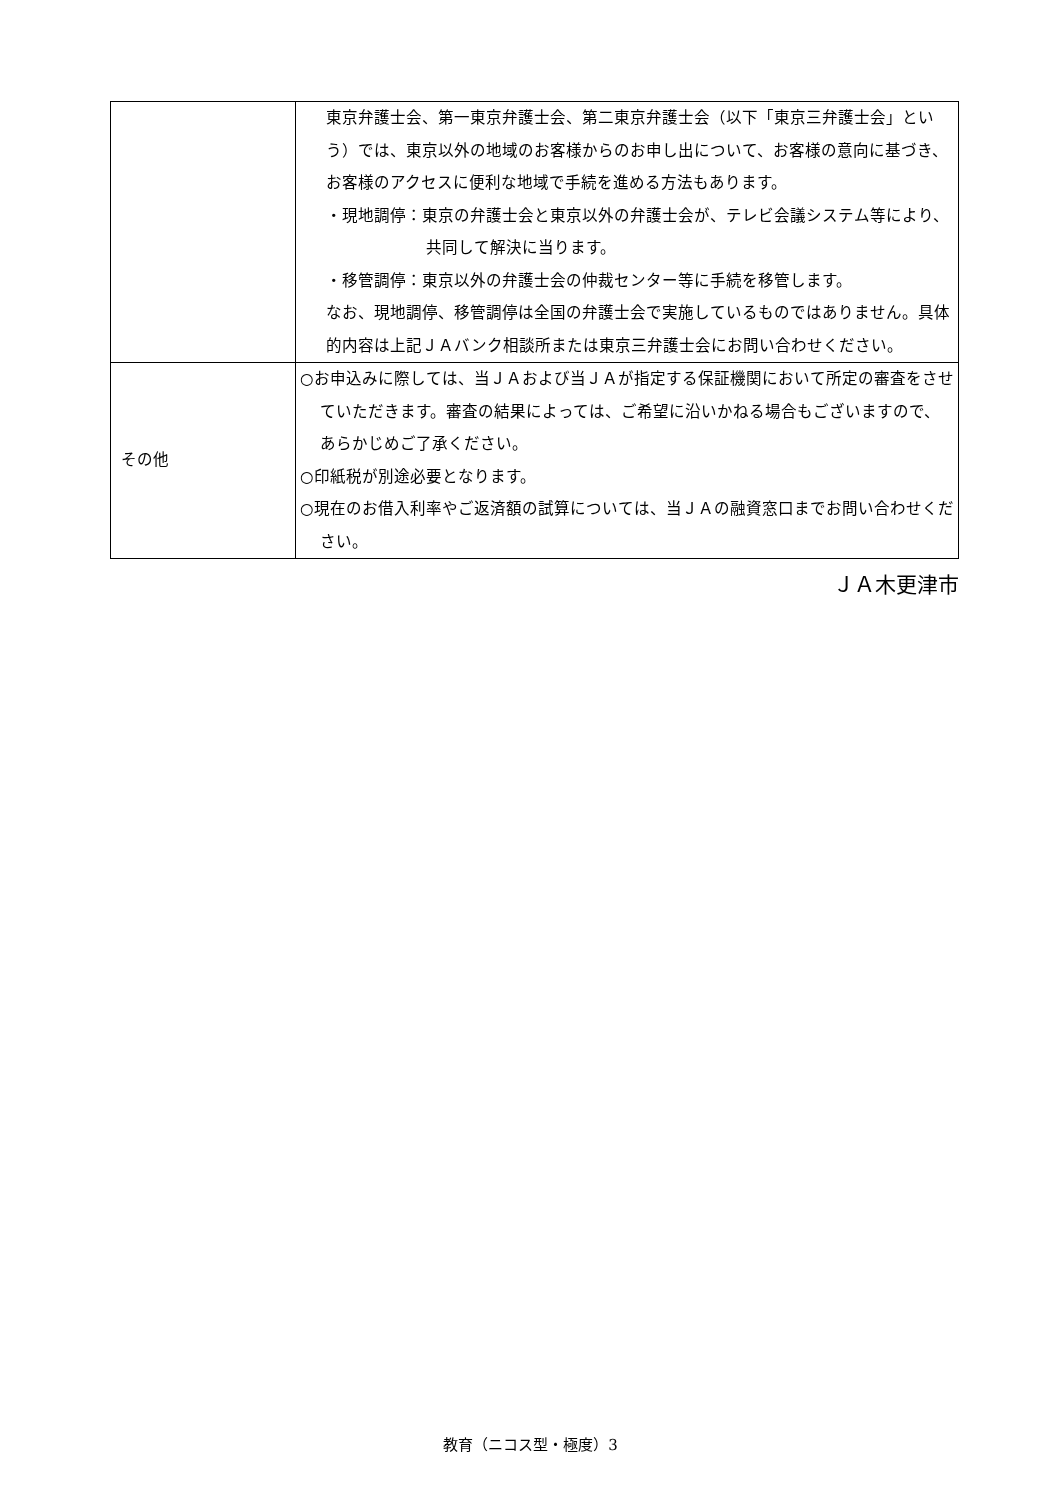| | 東京弁護士会、第一東京弁護士会、第二東京弁護士会（以下「東京三弁護士会」という）では、東京以外の地域のお客様からのお申し出について、お客様の意向に基づき、お客様のアクセスに便利な地域で手続を進める方法もあります。 ・現地調停：東京の弁護士会と東京以外の弁護士会が、テレビ会議システム等により、共同して解決に当ります。 ・移管調停：東京以外の弁護士会の仲裁センター等に手続を移管します。 なお、現地調停、移管調停は全国の弁護士会で実施しているものではありません。具体的内容は上記ＪＡバンク相談所または東京三弁護士会にお問い合わせください。 |
| その他 | ○お申込みに際しては、当ＪＡおよび当ＪＡが指定する保証機関において所定の審査をさせていただきます。審査の結果によっては、ご希望に沿いかねる場合もございますので、あらかじめご了承ください。 ○印紙税が別途必要となります。 ○現在のお借入利率やご返済額の試算については、当ＪＡの融資窓口までお問い合わせください。 |
ＪＡ木更津市
教育（ニコス型・極度）3